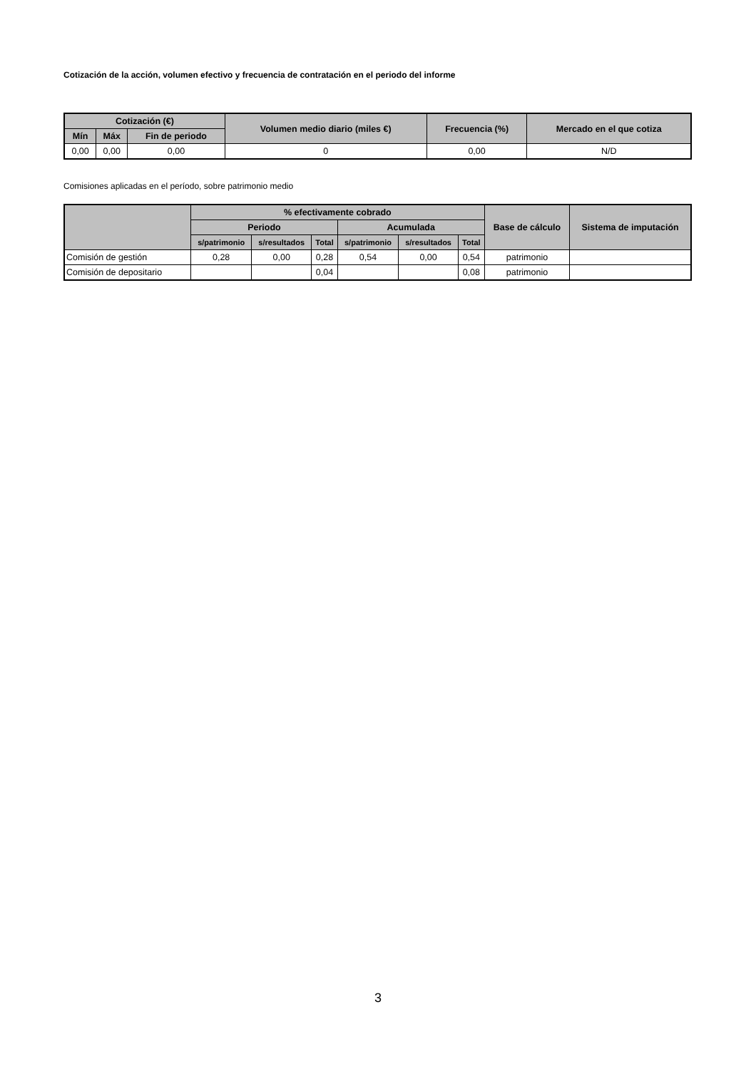Cotización de la acción, volumen efectivo y frecuencia de contratación en el periodo del informe
| Cotización (€) | | | Volumen medio diario (miles €) | Frecuencia (%) | Mercado en el que cotiza |
| --- | --- | --- | --- | --- | --- |
| Mín | Máx | Fin de periodo | | | |
| 0,00 | 0,00 | 0,00 | 0 | 0,00 | N/D |
Comisiones aplicadas en el período, sobre patrimonio medio
| | % efectivamente cobrado | | | | | | Base de cálculo | Sistema de imputación |
| --- | --- | --- | --- | --- | --- | --- | --- | --- |
| | Periodo | | | Acumulada | | | | |
| | s/patrimonio | s/resultados | Total | s/patrimonio | s/resultados | Total | | |
| Comisión de gestión | 0,28 | 0,00 | 0,28 | 0,54 | 0,00 | 0,54 | patrimonio | |
| Comisión de depositario | | | 0,04 | | | 0,08 | patrimonio | |
3